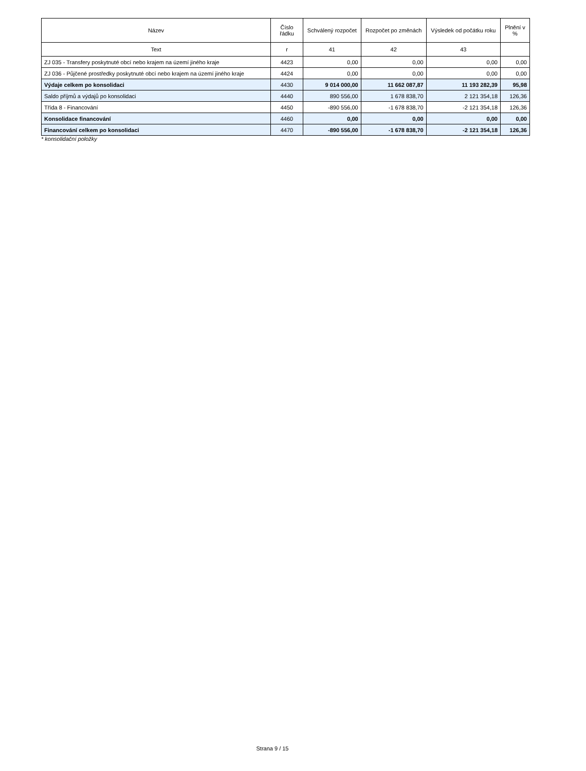| Název | Číslo řádku | Schválený rozpočet | Rozpočet po změnách | Výsledek od počátku roku | Plnění v % |
| --- | --- | --- | --- | --- | --- |
| Text | r | 41 | 42 | 43 | |
| ZJ 035 - Transfery poskytnuté obcí nebo krajem na území jiného kraje | 4423 | 0,00 | 0,00 | 0,00 | 0,00 |
| ZJ 036 - Půjčené prostředky poskytnuté obcí nebo krajem na území jiného kraje | 4424 | 0,00 | 0,00 | 0,00 | 0,00 |
| Výdaje celkem po konsolidaci | 4430 | 9 014 000,00 | 11 662 087,87 | 11 193 282,39 | 95,98 |
| Saldo příjmů a výdajů po konsolidaci | 4440 | 890 556,00 | 1 678 838,70 | 2 121 354,18 | 126,36 |
| Třída 8 - Financování | 4450 | -890 556,00 | -1 678 838,70 | -2 121 354,18 | 126,36 |
| Konsolidace financování | 4460 | 0,00 | 0,00 | 0,00 | 0,00 |
| Financování celkem po konsolidaci | 4470 | -890 556,00 | -1 678 838,70 | -2 121 354,18 | 126,36 |
* konsolidační položky
Strana 9 / 15